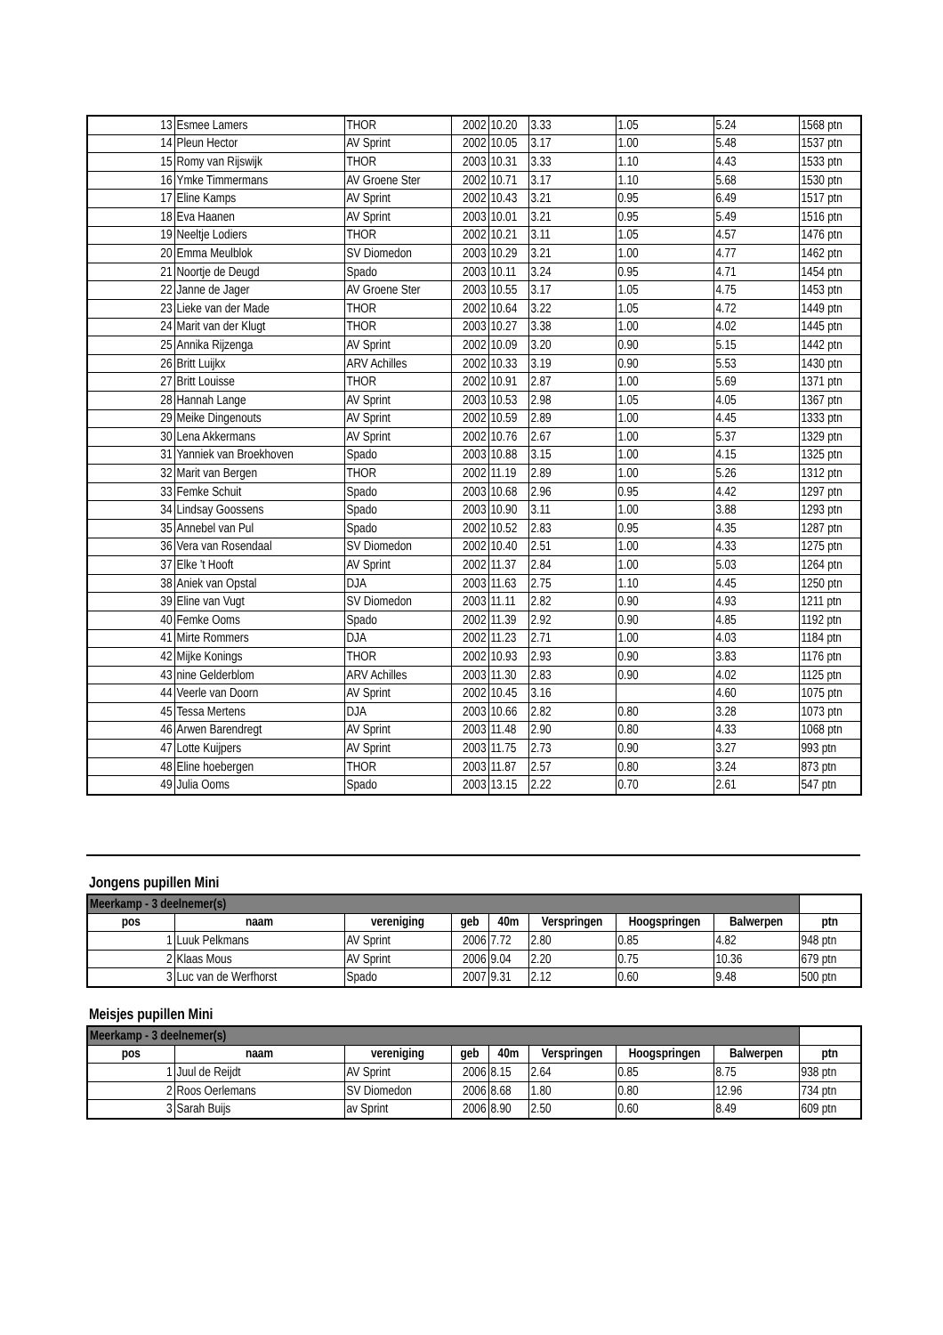| 13 | Esmee Lamers | THOR | 2002 | 10.20 | 3.33 | 1.05 | 5.24 | 1568 ptn |
| 14 | Pleun Hector | AV Sprint | 2002 | 10.05 | 3.17 | 1.00 | 5.48 | 1537 ptn |
| 15 | Romy van Rijswijk | THOR | 2003 | 10.31 | 3.33 | 1.10 | 4.43 | 1533 ptn |
| 16 | Ymke Timmermans | AV Groene Ster | 2002 | 10.71 | 3.17 | 1.10 | 5.68 | 1530 ptn |
| 17 | Eline Kamps | AV Sprint | 2002 | 10.43 | 3.21 | 0.95 | 6.49 | 1517 ptn |
| 18 | Eva Haanen | AV Sprint | 2003 | 10.01 | 3.21 | 0.95 | 5.49 | 1516 ptn |
| 19 | Neeltje Lodiers | THOR | 2002 | 10.21 | 3.11 | 1.05 | 4.57 | 1476 ptn |
| 20 | Emma Meulblok | SV Diomedon | 2003 | 10.29 | 3.21 | 1.00 | 4.77 | 1462 ptn |
| 21 | Noortje de Deugd | Spado | 2003 | 10.11 | 3.24 | 0.95 | 4.71 | 1454 ptn |
| 22 | Janne de Jager | AV Groene Ster | 2003 | 10.55 | 3.17 | 1.05 | 4.75 | 1453 ptn |
| 23 | Lieke van der Made | THOR | 2002 | 10.64 | 3.22 | 1.05 | 4.72 | 1449 ptn |
| 24 | Marit van der Klugt | THOR | 2003 | 10.27 | 3.38 | 1.00 | 4.02 | 1445 ptn |
| 25 | Annika Rijzenga | AV Sprint | 2002 | 10.09 | 3.20 | 0.90 | 5.15 | 1442 ptn |
| 26 | Britt Luijkx | ARV Achilles | 2002 | 10.33 | 3.19 | 0.90 | 5.53 | 1430 ptn |
| 27 | Britt Louisse | THOR | 2002 | 10.91 | 2.87 | 1.00 | 5.69 | 1371 ptn |
| 28 | Hannah Lange | AV Sprint | 2003 | 10.53 | 2.98 | 1.05 | 4.05 | 1367 ptn |
| 29 | Meike Dingenouts | AV Sprint | 2002 | 10.59 | 2.89 | 1.00 | 4.45 | 1333 ptn |
| 30 | Lena Akkermans | AV Sprint | 2002 | 10.76 | 2.67 | 1.00 | 5.37 | 1329 ptn |
| 31 | Yanniek van Broekhoven | Spado | 2003 | 10.88 | 3.15 | 1.00 | 4.15 | 1325 ptn |
| 32 | Marit van Bergen | THOR | 2002 | 11.19 | 2.89 | 1.00 | 5.26 | 1312 ptn |
| 33 | Femke Schuit | Spado | 2003 | 10.68 | 2.96 | 0.95 | 4.42 | 1297 ptn |
| 34 | Lindsay Goossens | Spado | 2003 | 10.90 | 3.11 | 1.00 | 3.88 | 1293 ptn |
| 35 | Annebel van Pul | Spado | 2002 | 10.52 | 2.83 | 0.95 | 4.35 | 1287 ptn |
| 36 | Vera van Rosendaal | SV Diomedon | 2002 | 10.40 | 2.51 | 1.00 | 4.33 | 1275 ptn |
| 37 | Elke 't Hooft | AV Sprint | 2002 | 11.37 | 2.84 | 1.00 | 5.03 | 1264 ptn |
| 38 | Aniek van Opstal | DJA | 2003 | 11.63 | 2.75 | 1.10 | 4.45 | 1250 ptn |
| 39 | Eline van Vugt | SV Diomedon | 2003 | 11.11 | 2.82 | 0.90 | 4.93 | 1211 ptn |
| 40 | Femke Ooms | Spado | 2002 | 11.39 | 2.92 | 0.90 | 4.85 | 1192 ptn |
| 41 | Mirte Rommers | DJA | 2002 | 11.23 | 2.71 | 1.00 | 4.03 | 1184 ptn |
| 42 | Mijke Konings | THOR | 2002 | 10.93 | 2.93 | 0.90 | 3.83 | 1176 ptn |
| 43 | nine Gelderblom | ARV Achilles | 2003 | 11.30 | 2.83 | 0.90 | 4.02 | 1125 ptn |
| 44 | Veerle van Doorn | AV Sprint | 2002 | 10.45 | 3.16 | | 4.60 | 1075 ptn |
| 45 | Tessa Mertens | DJA | 2003 | 10.66 | 2.82 | 0.80 | 3.28 | 1073 ptn |
| 46 | Arwen Barendregt | AV Sprint | 2003 | 11.48 | 2.90 | 0.80 | 4.33 | 1068 ptn |
| 47 | Lotte Kuijpers | AV Sprint | 2003 | 11.75 | 2.73 | 0.90 | 3.27 | 993 ptn |
| 48 | Eline hoebergen | THOR | 2003 | 11.87 | 2.57 | 0.80 | 3.24 | 873 ptn |
| 49 | Julia Ooms | Spado | 2003 | 13.15 | 2.22 | 0.70 | 2.61 | 547 ptn |
Jongens pupillen Mini
| Meerkamp - 3 deelnemer(s) | | | | | | | | |
| pos | naam | vereniging | geb | 40m | Verspringen | Hoogspringen | Balwerpen | ptn |
| 1 | Luuk Pelkmans | AV Sprint | 2006 | 7.72 | 2.80 | 0.85 | 4.82 | 948 ptn |
| 2 | Klaas Mous | AV Sprint | 2006 | 9.04 | 2.20 | 0.75 | 10.36 | 679 ptn |
| 3 | Luc van de Werfhorst | Spado | 2007 | 9.31 | 2.12 | 0.60 | 9.48 | 500 ptn |
Meisjes pupillen Mini
| Meerkamp - 3 deelnemer(s) | | | | | | | | |
| pos | naam | vereniging | geb | 40m | Verspringen | Hoogspringen | Balwerpen | ptn |
| 1 | Juul de Reijdt | AV Sprint | 2006 | 8.15 | 2.64 | 0.85 | 8.75 | 938 ptn |
| 2 | Roos Oerlemans | SV Diomedon | 2006 | 8.68 | 1.80 | 0.80 | 12.96 | 734 ptn |
| 3 | Sarah Buijs | av Sprint | 2006 | 8.90 | 2.50 | 0.60 | 8.49 | 609 ptn |